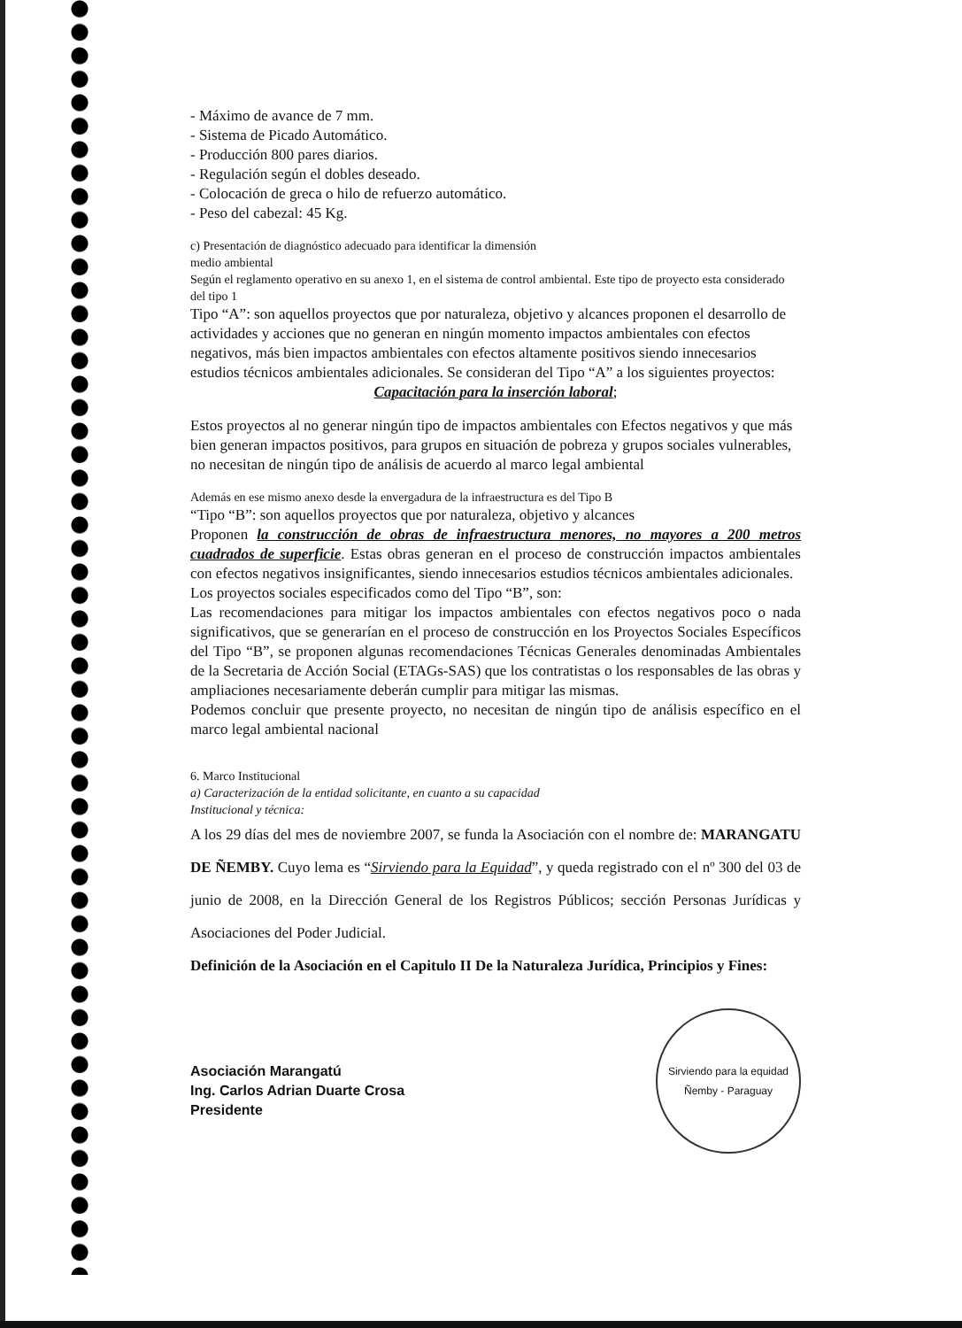- Máximo de avance de 7 mm.
- Sistema de Picado Automático.
- Producción 800 pares diarios.
- Regulación según el dobles deseado.
- Colocación de greca o hilo de refuerzo automático.
- Peso del cabezal: 45 Kg.
c) Presentación de diagnóstico adecuado para identificar la dimensión
medio ambiental
Según el reglamento operativo en su anexo 1, en el sistema de control ambiental. Este tipo de proyecto esta considerado del tipo 1
Tipo “A”: son aquellos proyectos que por naturaleza, objetivo y alcances proponen el desarrollo de actividades y acciones que no generan en ningún momento impactos ambientales con efectos negativos, más bien impactos ambientales con efectos altamente positivos siendo innecesarios estudios técnicos ambientales adicionales. Se consideran del Tipo “A” a los siguientes proyectos:
Capacitación para la inserción laboral;
Estos proyectos al no generar ningún tipo de impactos ambientales con Efectos negativos y que más bien generan impactos positivos, para grupos en situación de pobreza y grupos sociales vulnerables, no necesitan de ningún tipo de análisis de acuerdo al marco legal ambiental
Además en ese mismo anexo desde la envergadura de la infraestructura es del Tipo B
“Tipo “B”: son aquellos proyectos que por naturaleza, objetivo y alcances
Proponen la construcción de obras de infraestructura menores, no mayores a 200 metros cuadrados de superficie. Estas obras generan en el proceso de construcción impactos ambientales con efectos negativos insignificantes, siendo innecesarios estudios técnicos ambientales adicionales.
Los proyectos sociales especificados como del Tipo “B”, son:
Las recomendaciones para mitigar los impactos ambientales con efectos negativos poco o nada significativos, que se generarían en el proceso de construcción en los Proyectos Sociales Específicos del Tipo “B”, se proponen algunas recomendaciones Técnicas Generales denominadas Ambientales de la Secretaria de Acción Social (ETAGs-SAS) que los contratistas o los responsables de las obras y ampliaciones necesariamente deberán cumplir para mitigar las mismas.
Podemos concluir que presente proyecto, no necesitan de ningún tipo de análisis específico en el marco legal ambiental nacional
6. Marco Institucional
a) Caracterización de la entidad solicitante, en cuanto a su capacidad
Institucional y técnica:
A los 29 días del mes de noviembre 2007, se funda la Asociación con el nombre de: MARANGATU DE ÑEMBY. Cuyo lema es “Sirviendo para la Equidad”, y queda registrado con el nº 300 del 03 de junio de 2008, en la Dirección General de los Registros Públicos; sección Personas Jurídicas y Asociaciones del Poder Judicial.
Definición de la Asociación en el Capitulo II De la Naturaleza Jurídica, Principios y Fines:
Asociación Marangatú
Ing. Carlos Adrian Duarte Crosa
Presidente
Sirviendo para la equidad
Ñemby - Paraguay